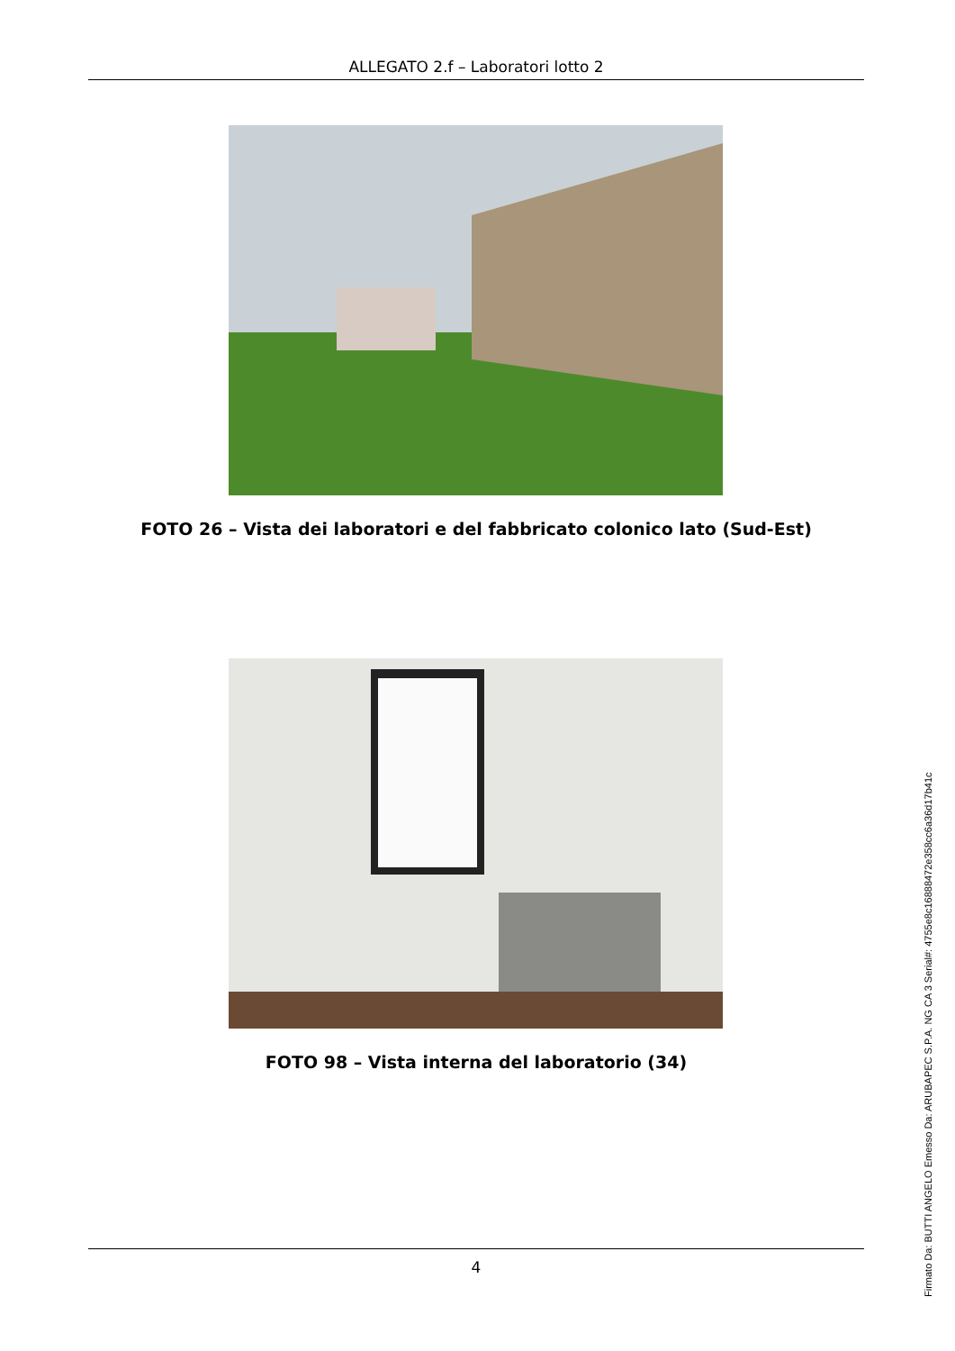ALLEGATO 2.f – Laboratori lotto 2
FOTO 26 – Vista dei laboratori e del fabbricato colonico lato (Sud-Est)
FOTO 98 – Vista interna del laboratorio (34)
4
Firmato Da: BUTTI ANGELO Emesso Da: ARUBAPEC S.P.A. NG CA 3 Serial#: 4755e8c16888472e358cc6a36d17b41c